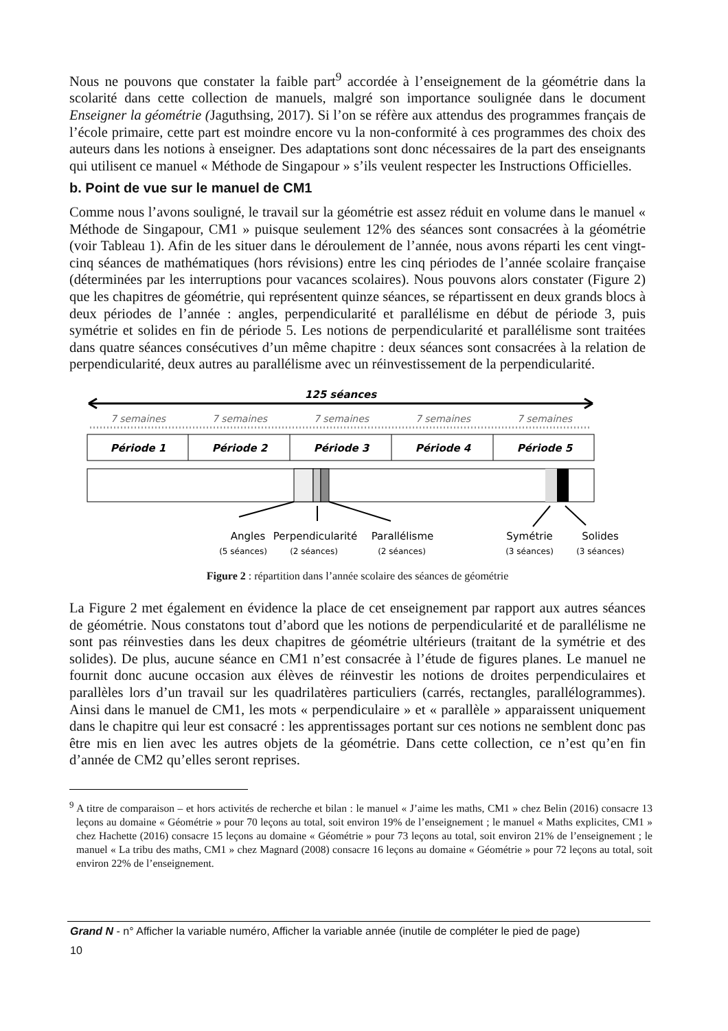Nous ne pouvons que constater la faible part<sup>9</sup> accordée à l’enseignement de la géométrie dans la scolarité dans cette collection de manuels, malgré son importance soulignée dans le document Enseigner la géométrie (Jaguthsing, 2017). Si l’on se réfère aux attendus des programmes français de l’école primaire, cette part est moindre encore vu la non-conformité à ces programmes des choix des auteurs dans les notions à enseigner. Des adaptations sont donc nécessaires de la part des enseignants qui utilisent ce manuel « Méthode de Singapour » s’ils veulent respecter les Instructions Officielles.
b. Point de vue sur le manuel de CM1
Comme nous l’avons souligné, le travail sur la géométrie est assez réduit en volume dans le manuel « Méthode de Singapour, CM1 » puisque seulement 12% des séances sont consacrées à la géométrie (voir Tableau 1). Afin de les situer dans le déroulement de l’année, nous avons réparti les cent vingt-cinq séances de mathématiques (hors révisions) entre les cinq périodes de l’année scolaire française (déterminées par les interruptions pour vacances scolaires). Nous pouvons alors constater (Figure 2) que les chapitres de géométrie, qui représentent quinze séances, se répartissent en deux grands blocs à deux périodes de l’année : angles, perpendicularité et parallélisme en début de période 3, puis symétrie et solides en fin de période 5. Les notions de perpendicularité et parallélisme sont traitées dans quatre séances consécutives d’un même chapitre : deux séances sont consacrées à la relation de perpendicularité, deux autres au parallélisme avec un réinvestissement de la perpendicularité.
125 séances
7 semaines
7 semaines
7 semaines
7 semaines
7 semaines
Période 1
Période 2
Période 3
Période 4
Période 5
Angles
Perpendicularité
Parallélisme
Symétrie
Solides
(5 séances)
(2 séances)
(2 séances)
(3 séances)
(3 séances)
Figure 2 : répartition dans l’année scolaire des séances de géométrie
La Figure 2 met également en évidence la place de cet enseignement par rapport aux autres séances de géométrie. Nous constatons tout d’abord que les notions de perpendicularité et de parallélisme ne sont pas réinvesties dans les deux chapitres de géométrie ultérieurs (traitant de la symétrie et des solides). De plus, aucune séance en CM1 n’est consacrée à l’étude de figures planes. Le manuel ne fournit donc aucune occasion aux élèves de réinvestir les notions de droites perpendiculaires et parallèles lors d’un travail sur les quadrilatères particuliers (carrés, rectangles, parallélogrammes). Ainsi dans le manuel de CM1, les mots « perpendiculaire » et « parallèle » apparaissent uniquement dans le chapitre qui leur est consacré : les apprentissages portant sur ces notions ne semblent donc pas être mis en lien avec les autres objets de la géométrie. Dans cette collection, ce n’est qu’en fin d’année de CM2 qu’elles seront reprises.
<sup>9</sup> A titre de comparaison – et hors activités de recherche et bilan : le manuel « J’aime les maths, CM1 » chez Belin (2016) consacre 13 leçons au domaine « Géométrie » pour 70 leçons au total, soit environ 19% de l’enseignement ; le manuel « Maths explicites, CM1 » chez Hachette (2016) consacre 15 leçons au domaine « Géométrie » pour 73 leçons au total, soit environ 21% de l’enseignement ; le manuel « La tribu des maths, CM1 » chez Magnard (2008) consacre 16 leçons au domaine « Géométrie » pour 72 leçons au total, soit environ 22% de l’enseignement.
Grand N - n° Afficher la variable numéro, Afficher la variable année (inutile de compléter le pied de page)
10